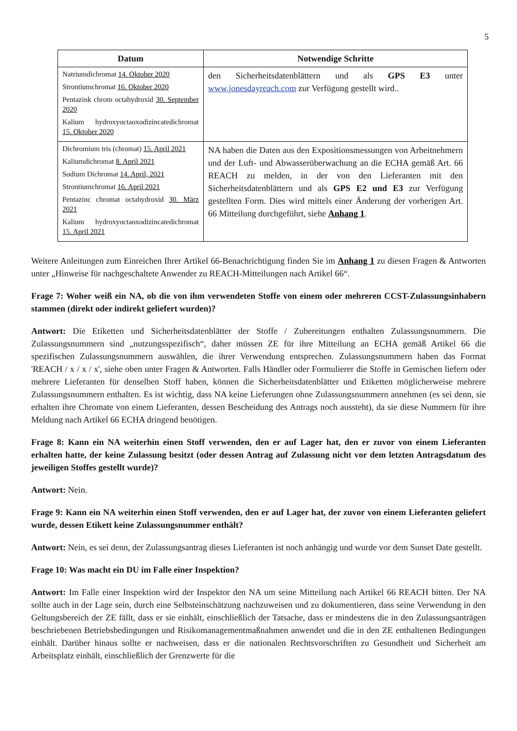5
| Datum | Notwendige Schritte |
| --- | --- |
| Natriumdichromat 14. Oktober 2020 Strontiumchromat 16. Oktober 2020 Pentazink chrom octahydroxid 30. September 2020 Kalium hydroxyoctaoxodizincatedichromat 15. Oktober 2020 | den Sicherheitsdatenblättern und als GPS E3 unter www.jonesdayreach.com zur Verfügung gestellt wird.. |
| Dichromium tris (chromat) 15. April 2021 Kaliumdichromat 8. April 2021 Sodium Dichromat 14. April, 2021 Strontiumchromat 16. April 2021 Pentazinc chromat octahydroxid 30. März 2021 Kalium hydroxyoctaoxodizincatedichromat 15. April 2021 | NA haben die Daten aus den Expositionsmessungen von Arbeitnehmern und der Luft- und Abwasserüberwachung an die ECHA gemäß Art. 66 REACH zu melden, in der von den Lieferanten mit den Sicherheitsdatenblättern und als GPS E2 und E3 zur Verfügung gestellten Form. Dies wird mittels einer Änderung der vorherigen Art. 66 Mitteilung durchgeführt, siehe Anhang 1 . |
Weitere Anleitungen zum Einreichen Ihrer Artikel 66-Benachrichtigung finden Sie im Anhang 1 zu diesen Fragen & Antworten unter „Hinweise für nachgeschaltete Anwender zu REACH-Mitteilungen nach Artikel 66“.
Frage 7: Woher weiß ein NA, ob die von ihm verwendeten Stoffe von einem oder mehreren CCST-Zulassungsinhabern stammen (direkt oder indirekt geliefert wurden)?
Antwort: Die Etiketten und Sicherheitsdatenblätter der Stoffe / Zubereitungen enthalten Zulassungsnummern. Die Zulassungsnummern sind „nutzungsspezifisch“, daher müssen ZE für ihre Mitteilung an ECHA gemäß Artikel 66 die spezifischen Zulassungsnummern auswählen, die ihrer Verwendung entsprechen. Zulassungsnummern haben das Format 'REACH / x / x / x', siehe oben unter Fragen & Antworten. Falls Händler oder Formulierer die Stoffe in Gemischen liefern oder mehrere Lieferanten für denselben Stoff haben, können die Sicherheitsdatenblätter und Etiketten möglicherweise mehrere Zulassungsnummern enthalten. Es ist wichtig, dass NA keine Lieferungen ohne Zulassungsnummern annehmen (es sei denn, sie erhalten ihre Chromate von einem Lieferanten, dessen Bescheidung des Antrags noch aussteht), da sie diese Nummern für ihre Meldung nach Artikel 66 ECHA dringend benötigen.
Frage 8: Kann ein NA weiterhin einen Stoff verwenden, den er auf Lager hat, den er zuvor von einem Lieferanten erhalten hatte, der keine Zulassung besitzt (oder dessen Antrag auf Zulassung nicht vor dem letzten Antragsdatum des jeweiligen Stoffes gestellt wurde)?
Antwort: Nein.
Frage 9: Kann ein NA weiterhin einen Stoff verwenden, den er auf Lager hat, der zuvor von einem Lieferanten geliefert wurde, dessen Etikett keine Zulassungsnummer enthält?
Antwort: Nein, es sei denn, der Zulassungsantrag dieses Lieferanten ist noch anhängig und wurde vor dem Sunset Date gestellt.
Frage 10: Was macht ein DU im Falle einer Inspektion?
Antwort: Im Falle einer Inspektion wird der Inspektor den NA um seine Mitteilung nach Artikel 66 REACH bitten. Der NA sollte auch in der Lage sein, durch eine Selbsteinschätzung nachzuweisen und zu dokumentieren, dass seine Verwendung in den Geltungsbereich der ZE fällt, dass er sie einhält, einschließlich der Tatsache, dass er mindestens die in den Zulassungsanträgen beschriebenen Betriebsbedingungen und Risikomanagementmaßnahmen anwendet und die in den ZE enthaltenen Bedingungen einhält. Darüber hinaus sollte er nachweisen, dass er die nationalen Rechtsvorschriften zu Gesundheit und Sicherheit am Arbeitsplatz einhält, einschließlich der Grenzwerte für die